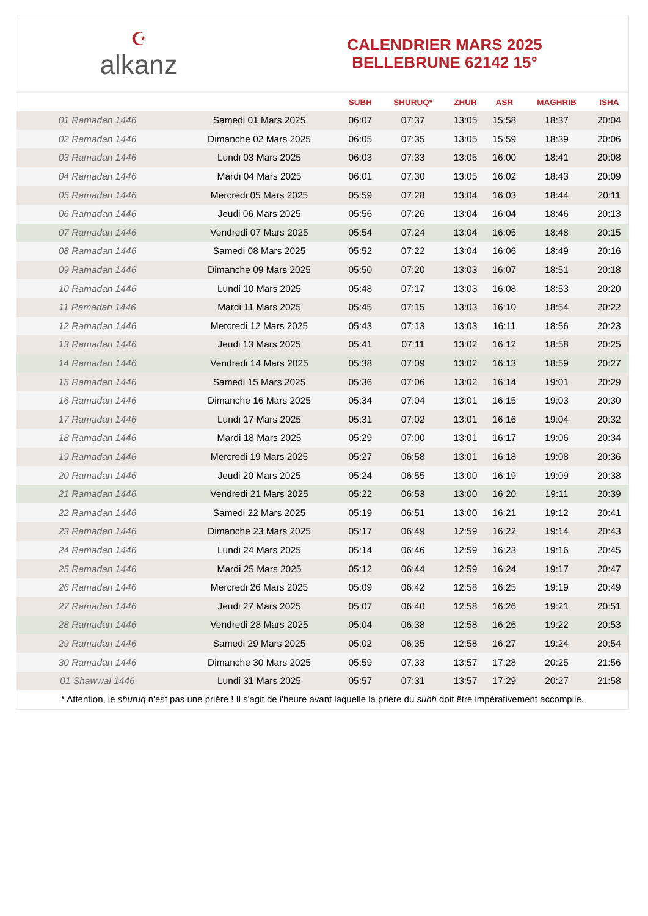☪
alkanz
CALENDRIER MARS 2025
BELLEBRUNE 62142 15°
| | | SUBH | SHURUQ* | ZHUR | ASR | MAGHRIB | ISHA |
| --- | --- | --- | --- | --- | --- | --- | --- |
| 01 Ramadan 1446 | Samedi 01 Mars 2025 | 06:07 | 07:37 | 13:05 | 15:58 | 18:37 | 20:04 |
| 02 Ramadan 1446 | Dimanche 02 Mars 2025 | 06:05 | 07:35 | 13:05 | 15:59 | 18:39 | 20:06 |
| 03 Ramadan 1446 | Lundi 03 Mars 2025 | 06:03 | 07:33 | 13:05 | 16:00 | 18:41 | 20:08 |
| 04 Ramadan 1446 | Mardi 04 Mars 2025 | 06:01 | 07:30 | 13:05 | 16:02 | 18:43 | 20:09 |
| 05 Ramadan 1446 | Mercredi 05 Mars 2025 | 05:59 | 07:28 | 13:04 | 16:03 | 18:44 | 20:11 |
| 06 Ramadan 1446 | Jeudi 06 Mars 2025 | 05:56 | 07:26 | 13:04 | 16:04 | 18:46 | 20:13 |
| 07 Ramadan 1446 | Vendredi 07 Mars 2025 | 05:54 | 07:24 | 13:04 | 16:05 | 18:48 | 20:15 |
| 08 Ramadan 1446 | Samedi 08 Mars 2025 | 05:52 | 07:22 | 13:04 | 16:06 | 18:49 | 20:16 |
| 09 Ramadan 1446 | Dimanche 09 Mars 2025 | 05:50 | 07:20 | 13:03 | 16:07 | 18:51 | 20:18 |
| 10 Ramadan 1446 | Lundi 10 Mars 2025 | 05:48 | 07:17 | 13:03 | 16:08 | 18:53 | 20:20 |
| 11 Ramadan 1446 | Mardi 11 Mars 2025 | 05:45 | 07:15 | 13:03 | 16:10 | 18:54 | 20:22 |
| 12 Ramadan 1446 | Mercredi 12 Mars 2025 | 05:43 | 07:13 | 13:03 | 16:11 | 18:56 | 20:23 |
| 13 Ramadan 1446 | Jeudi 13 Mars 2025 | 05:41 | 07:11 | 13:02 | 16:12 | 18:58 | 20:25 |
| 14 Ramadan 1446 | Vendredi 14 Mars 2025 | 05:38 | 07:09 | 13:02 | 16:13 | 18:59 | 20:27 |
| 15 Ramadan 1446 | Samedi 15 Mars 2025 | 05:36 | 07:06 | 13:02 | 16:14 | 19:01 | 20:29 |
| 16 Ramadan 1446 | Dimanche 16 Mars 2025 | 05:34 | 07:04 | 13:01 | 16:15 | 19:03 | 20:30 |
| 17 Ramadan 1446 | Lundi 17 Mars 2025 | 05:31 | 07:02 | 13:01 | 16:16 | 19:04 | 20:32 |
| 18 Ramadan 1446 | Mardi 18 Mars 2025 | 05:29 | 07:00 | 13:01 | 16:17 | 19:06 | 20:34 |
| 19 Ramadan 1446 | Mercredi 19 Mars 2025 | 05:27 | 06:58 | 13:01 | 16:18 | 19:08 | 20:36 |
| 20 Ramadan 1446 | Jeudi 20 Mars 2025 | 05:24 | 06:55 | 13:00 | 16:19 | 19:09 | 20:38 |
| 21 Ramadan 1446 | Vendredi 21 Mars 2025 | 05:22 | 06:53 | 13:00 | 16:20 | 19:11 | 20:39 |
| 22 Ramadan 1446 | Samedi 22 Mars 2025 | 05:19 | 06:51 | 13:00 | 16:21 | 19:12 | 20:41 |
| 23 Ramadan 1446 | Dimanche 23 Mars 2025 | 05:17 | 06:49 | 12:59 | 16:22 | 19:14 | 20:43 |
| 24 Ramadan 1446 | Lundi 24 Mars 2025 | 05:14 | 06:46 | 12:59 | 16:23 | 19:16 | 20:45 |
| 25 Ramadan 1446 | Mardi 25 Mars 2025 | 05:12 | 06:44 | 12:59 | 16:24 | 19:17 | 20:47 |
| 26 Ramadan 1446 | Mercredi 26 Mars 2025 | 05:09 | 06:42 | 12:58 | 16:25 | 19:19 | 20:49 |
| 27 Ramadan 1446 | Jeudi 27 Mars 2025 | 05:07 | 06:40 | 12:58 | 16:26 | 19:21 | 20:51 |
| 28 Ramadan 1446 | Vendredi 28 Mars 2025 | 05:04 | 06:38 | 12:58 | 16:26 | 19:22 | 20:53 |
| 29 Ramadan 1446 | Samedi 29 Mars 2025 | 05:02 | 06:35 | 12:58 | 16:27 | 19:24 | 20:54 |
| 30 Ramadan 1446 | Dimanche 30 Mars 2025 | 05:59 | 07:33 | 13:57 | 17:28 | 20:25 | 21:56 |
| 01 Shawwal 1446 | Lundi 31 Mars 2025 | 05:57 | 07:31 | 13:57 | 17:29 | 20:27 | 21:58 |
* Attention, le shuruq n'est pas une prière ! Il s'agit de l'heure avant laquelle la prière du subh doit être impérativement accomplie.